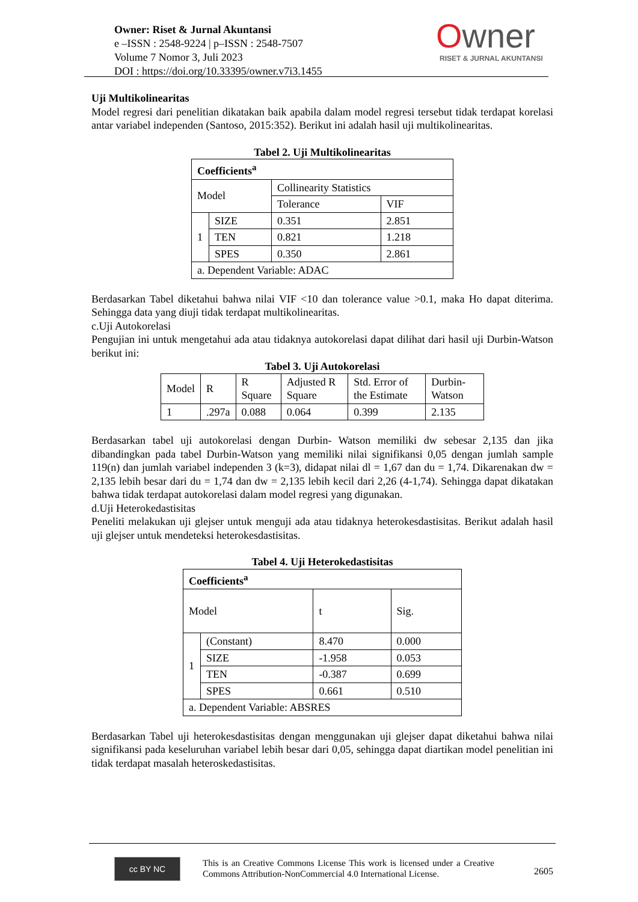Owner: Riset & Jurnal Akuntansi
e –ISSN : 2548-9224 | p–ISSN : 2548-7507
Volume 7 Nomor 3, Juli 2023
DOI : https://doi.org/10.33395/owner.v7i3.1455
Owner
RISET & JURNAL AKUNTANSI
Uji Multikolinearitas
Model regresi dari penelitian dikatakan baik apabila dalam model regresi tersebut tidak terdapat korelasi antar variabel independen (Santoso, 2015:352). Berikut ini adalah hasil uji multikolinearitas.
Tabel 2. Uji Multikolinearitas
| Coefficients<sup>a</sup> | | | |
| --- | --- | --- | --- |
| Model | | Collinearity Statistics | |
| | | Tolerance | VIF |
| 1 | SIZE | 0.351 | 2.851 |
| | TEN | 0.821 | 1.218 |
| | SPES | 0.350 | 2.861 |
| a. Dependent Variable: ADAC | | | |
Berdasarkan Tabel diketahui bahwa nilai VIF <10 dan tolerance value >0.1, maka Ho dapat diterima. Sehingga data yang diuji tidak terdapat multikolinearitas.
c.Uji Autokorelasi
Pengujian ini untuk mengetahui ada atau tidaknya autokorelasi dapat dilihat dari hasil uji Durbin-Watson berikut ini:
Tabel 3. Uji Autokorelasi
| Model | R | R Square | Adjusted R Square | Std. Error of the Estimate | Durbin-Watson |
| --- | --- | --- | --- | --- | --- |
| 1 | .297a | 0.088 | 0.064 | 0.399 | 2.135 |
Berdasarkan tabel uji autokorelasi dengan Durbin- Watson memiliki dw sebesar 2,135 dan jika dibandingkan pada tabel Durbin-Watson yang memiliki nilai signifikansi 0,05 dengan jumlah sample 119(n) dan jumlah variabel independen 3 (k=3), didapat nilai dl = 1,67 dan du = 1,74. Dikarenakan dw = 2,135 lebih besar dari du = 1,74 dan dw = 2,135 lebih kecil dari 2,26 (4-1,74). Sehingga dapat dikatakan bahwa tidak terdapat autokorelasi dalam model regresi yang digunakan.
d.Uji Heterokedastisitas
Peneliti melakukan uji glejser untuk menguji ada atau tidaknya heterokesdastisitas. Berikut adalah hasil uji glejser untuk mendeteksi heterokesdastisitas.
Tabel 4. Uji Heterokedastisitas
| Coefficients<sup>a</sup> | | | |
| --- | --- | --- | --- |
| Model | | t | Sig. |
| 1 | (Constant) | 8.470 | 0.000 |
| | SIZE | -1.958 | 0.053 |
| | TEN | -0.387 | 0.699 |
| | SPES | 0.661 | 0.510 |
| a. Dependent Variable: ABSRES | | | |
Berdasarkan Tabel uji heterokesdastisitas dengan menggunakan uji glejser dapat diketahui bahwa nilai signifikansi pada keseluruhan variabel lebih besar dari 0,05, sehingga dapat diartikan model penelitian ini tidak terdapat masalah heteroskedastisitas.
cc BY NC
This is an Creative Commons License This work is licensed under a Creative Commons Attribution-NonCommercial 4.0 International License.
2605